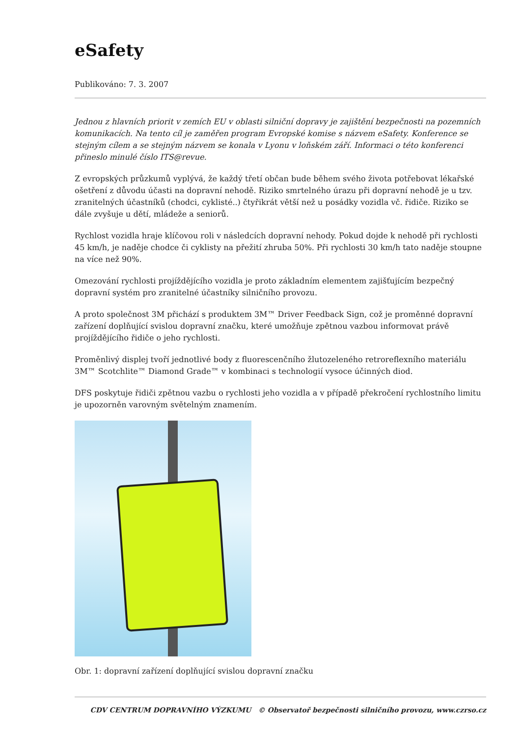eSafety
Publikováno: 7. 3. 2007
Jednou z hlavních priorit v zemích EU v oblasti silniční dopravy je zajištění bezpečnosti na pozemních komunikacích. Na tento cíl je zaměřen program Evropské komise s názvem eSafety. Konference se stejným cílem a se stejným názvem se konala v Lyonu v loňském září. Informaci o této konferenci přineslo minulé číslo ITS@revue.
Z evropských průzkumů vyplývá, že každý třetí občan bude během svého života potřebovat lékařské ošetření z důvodu účasti na dopravní nehodě. Riziko smrtelného úrazu při dopravní nehodě je u tzv. zranitelných účastníků (chodci, cyklisté..) čtyřikrát větší než u posádky vozidla vč. řidiče. Riziko se dále zvyšuje u dětí, mládeže a seniorů.
Rychlost vozidla hraje klíčovou roli v následcích dopravní nehody. Pokud dojde k nehodě při rychlosti 45 km/h, je naděje chodce či cyklisty na přežití zhruba 50%. Při rychlosti 30 km/h tato naděje stoupne na více než 90%.
Omezování rychlosti projíždějícího vozidla je proto základním elementem zajišťujícím bezpečný dopravní systém pro zranitelné účastníky silničního provozu.
A proto společnost 3M přichází s produktem 3M™ Driver Feedback Sign, což je proměnné dopravní zařízení doplňující svislou dopravní značku, které umožňuje zpětnou vazbou informovat právě projíždějícího řidiče o jeho rychlosti.
Proměnlivý displej tvoří jednotlivé body z fluorescenčního žlutozeleného retroreflexního materiálu 3M™ Scotchlite™ Diamond Grade™ v kombinaci s technologií vysoce účinných diod.
DFS poskytuje řidiči zpětnou vazbu o rychlosti jeho vozidla a v případě překročení rychlostního limitu je upozorněn varovným světelným znamením.
Obr. 1: dopravní zařízení doplňující svislou dopravní značku
CDV CENTRUM DOPRAVNÍHO VÝZKUMU © Observatoř bezpečnosti silničního provozu, www.czrso.cz